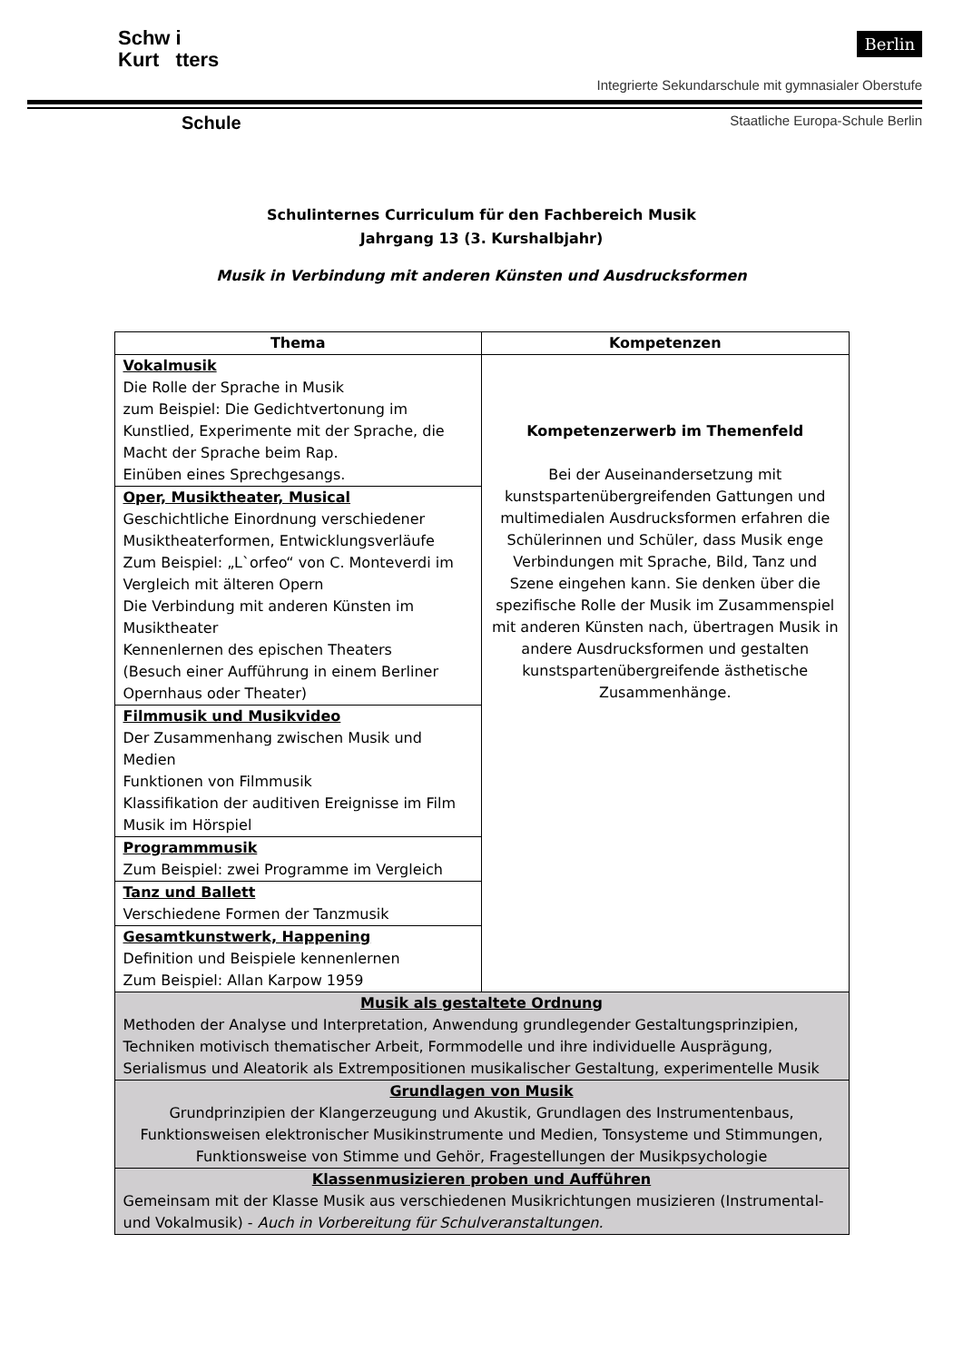Schw i
Kurt tters
Berlin
Integrierte Sekundarschule mit gymnasialer Oberstufe
Schule
Staatliche Europa-Schule Berlin
Schulinternes Curriculum für den Fachbereich Musik
Jahrgang 13 (3. Kurshalbjahr)
Musik in Verbindung mit anderen Künsten und Ausdrucksformen
| Thema | Kompetenzen |
| --- | --- |
| Vokalmusik Die Rolle der Sprache in Musik zum Beispiel: Die Gedichtvertonung im Kunstlied, Experimente mit der Sprache, die Macht der Sprache beim Rap. Einüben eines Sprechgesangs. | Kompetenzerwerb im Themenfeld Bei der Auseinandersetzung mit kunstspartenübergreifenden Gattungen und multimedialen Ausdrucksformen erfahren die Schülerinnen und Schüler, dass Musik enge Verbindungen mit Sprache, Bild, Tanz und Szene eingehen kann. Sie denken über die spezifische Rolle der Musik im Zusammenspiel mit anderen Künsten nach, übertragen Musik in andere Ausdrucksformen und gestalten kunstspartenübergreifende ästhetische Zusammenhänge. |
| Oper, Musiktheater, Musical Geschichtliche Einordnung verschiedener Musiktheaterformen, Entwicklungsverläufe Zum Beispiel: „L`orfeo“ von C. Monteverdi im Vergleich mit älteren Opern Die Verbindung mit anderen Künsten im Musiktheater Kennenlernen des epischen Theaters (Besuch einer Aufführung in einem Berliner Opernhaus oder Theater) | |
| Filmmusik und Musikvideo Der Zusammenhang zwischen Musik und Medien Funktionen von Filmmusik Klassifikation der auditiven Ereignisse im Film Musik im Hörspiel | |
| Programmmusik Zum Beispiel: zwei Programme im Vergleich | |
| Tanz und Ballett Verschiedene Formen der Tanzmusik | |
| Gesamtkunstwerk, Happening Definition und Beispiele kennenlernen Zum Beispiel: Allan Karpow 1959 | |
| Musik als gestaltete Ordnung Methoden der Analyse und Interpretation, Anwendung grundlegender Gestaltungsprinzipien, Techniken motivisch thematischer Arbeit, Formmodelle und ihre individuelle Ausprägung, Serialismus und Aleatorik als Extrempositionen musikalischer Gestaltung, experimentelle Musik | |
| Grundlagen von Musik Grundprinzipien der Klangerzeugung und Akustik, Grundlagen des Instrumentenbaus, Funktionsweisen elektronischer Musikinstrumente und Medien, Tonsysteme und Stimmungen, Funktionsweise von Stimme und Gehör, Fragestellungen der Musikpsychologie | |
| Klassenmusizieren proben und Aufführen Gemeinsam mit der Klasse Musik aus verschiedenen Musikrichtungen musizieren (Instrumental- und Vokalmusik) - Auch in Vorbereitung für Schulveranstaltungen. | |